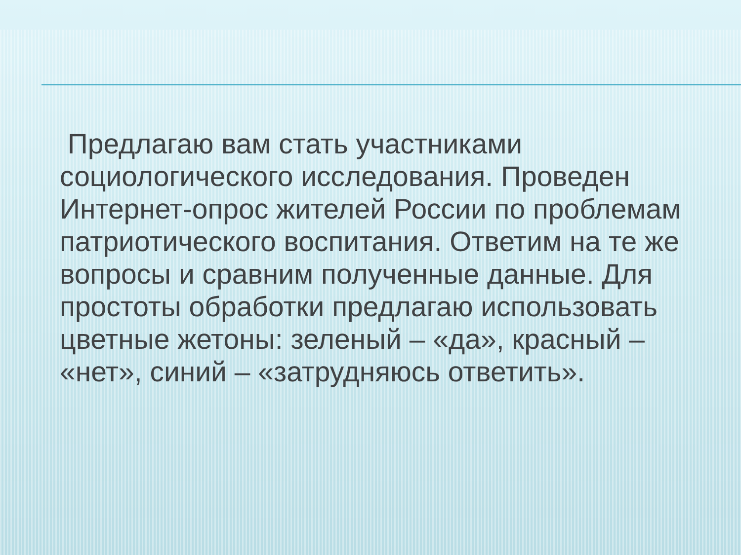Предлагаю вам стать участниками социологического исследования. Проведен Интернет-опрос жителей России по проблемам патриотического воспитания. Ответим на те же вопросы и сравним полученные данные. Для простоты обработки предлагаю использовать цветные жетоны: зеленый – «да», красный – «нет», синий – «затрудняюсь ответить».